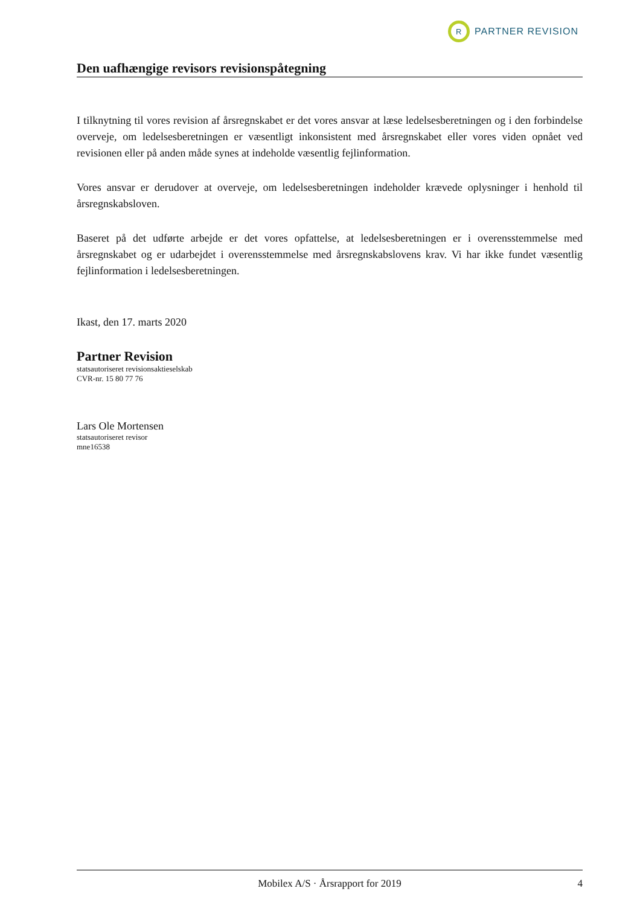R
PARTNER REVISION
Den uafhængige revisors revisionspåtegning
I tilknytning til vores revision af årsregnskabet er det vores ansvar at læse ledelsesberetningen og i den forbindelse overveje, om ledelsesberetningen er væsentligt inkonsistent med årsregnskabet eller vores viden opnået ved revisionen eller på anden måde synes at indeholde væsentlig fejlinformation.
Vores ansvar er derudover at overveje, om ledelsesberetningen indeholder krævede oplysninger i henhold til årsregnskabsloven.
Baseret på det udførte arbejde er det vores opfattelse, at ledelsesberetningen er i overensstemmelse med årsregnskabet og er udarbejdet i overensstemmelse med årsregnskabslovens krav. Vi har ikke fundet væsentlig fejlinformation i ledelsesberetningen.
Ikast, den 17. marts 2020
Partner Revision
statsautoriseret revisionsaktieselskab
CVR-nr. 15 80 77 76
Lars Ole Mortensen
statsautoriseret revisor
mne16538
Mobilex A/S · Årsrapport for 2019 4